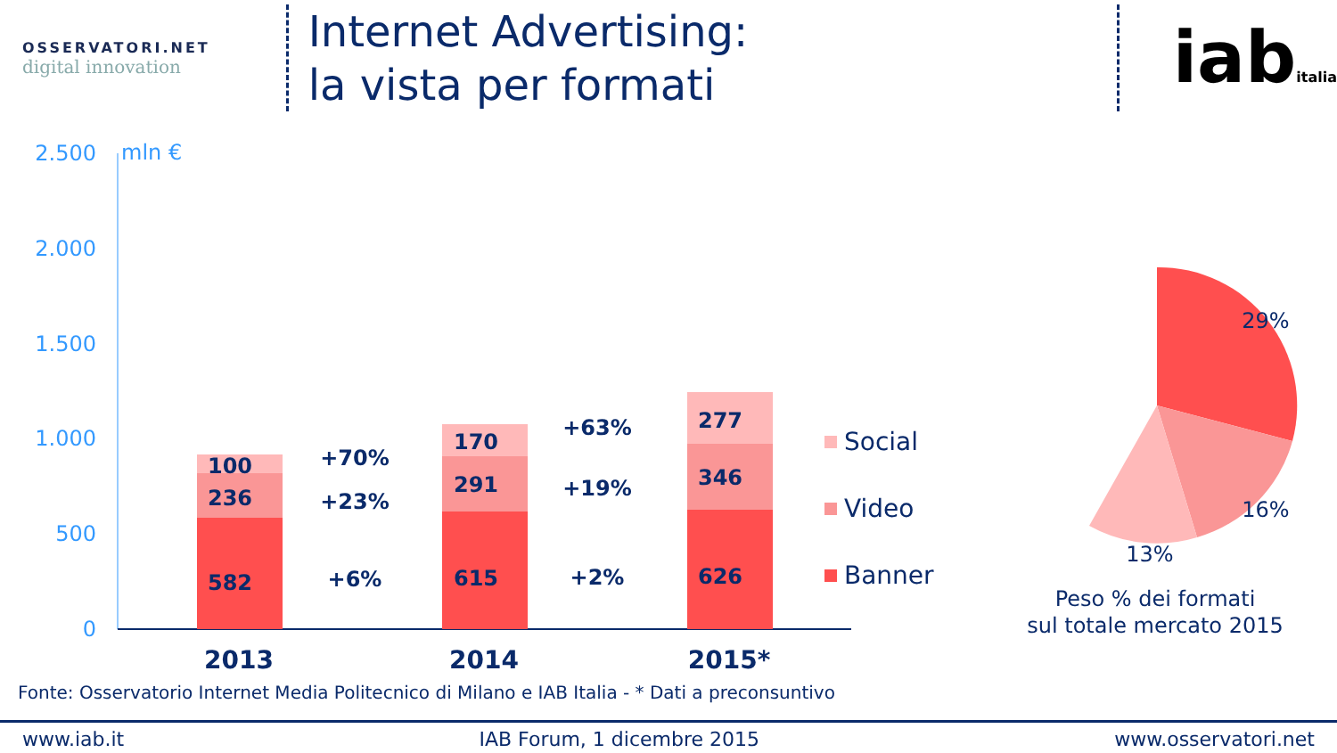OSSERVATORI.NET
digital innovation
Internet Advertising:
la vista per formati
iabitalia
2.500
2.000
1.500
1.000
500
0
mln €
582
236
100
615
291
170
626
346
277
+6%
+23%
+70%
+2%
+19%
+63%
Social
Video
Banner
2013
2014
2015*
29%
16%
13%
Peso % dei formati
sul totale mercato 2015
Fonte: Osservatorio Internet Media Politecnico di Milano e IAB Italia - * Dati a preconsuntivo
www.iab.it IAB Forum, 1 dicembre 2015 www.osservatori.net